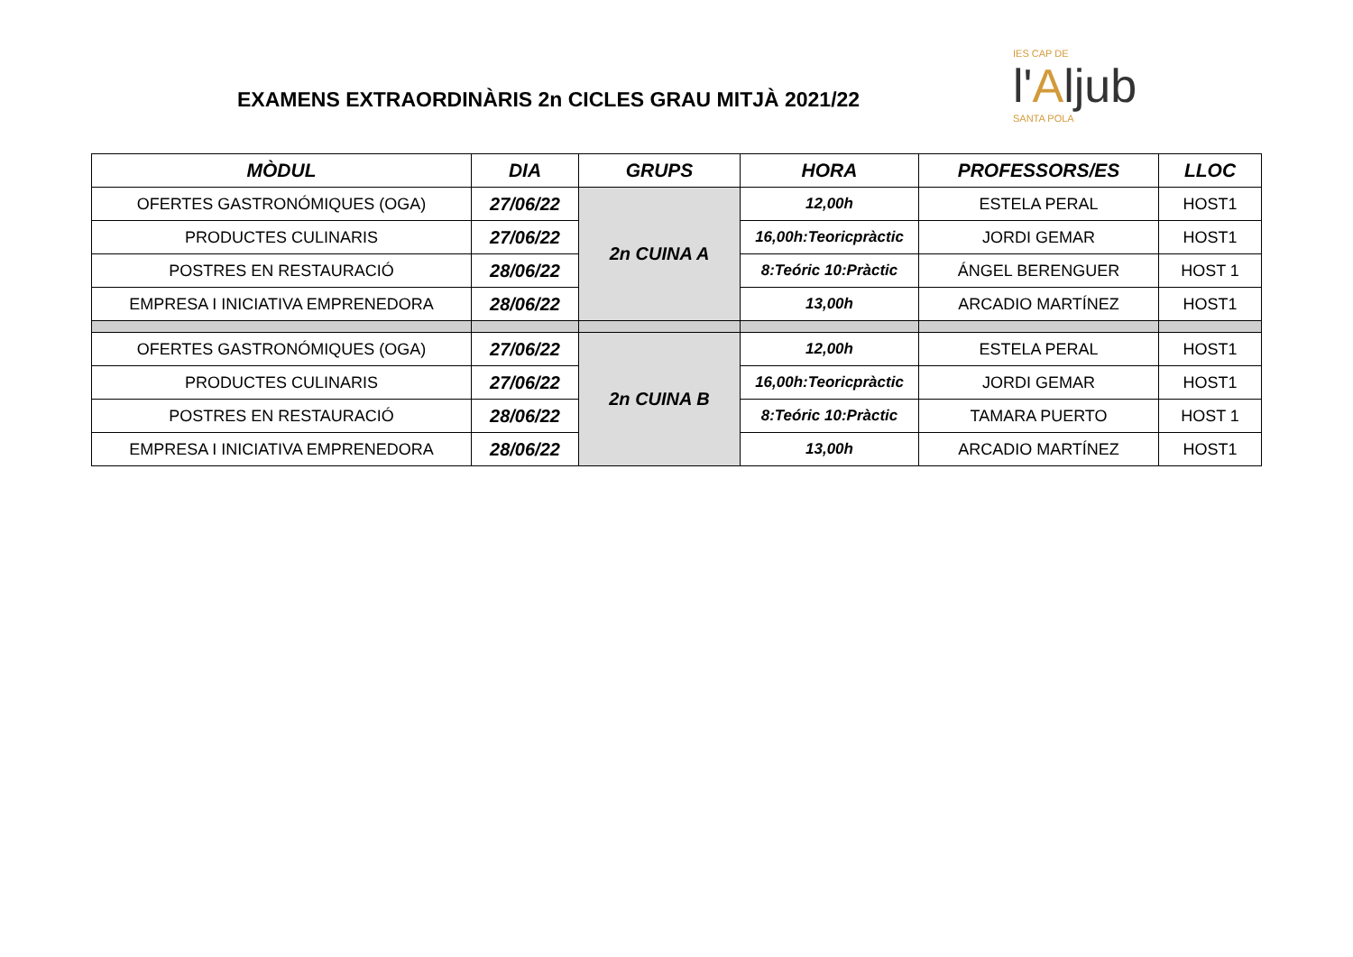EXAMENS EXTRAORDINÀRIS 2n CICLES GRAU MITJÀ 2021/22
IES CAP DE
l'Aljub
SANTA POLA
| MÒDUL | DIA | GRUPS | HORA | PROFESSORS/ES | LLOC |
| --- | --- | --- | --- | --- | --- |
| OFERTES GASTRONÓMIQUES (OGA) | 27/06/22 | 2n CUINA A | 12,00h | ESTELA PERAL | HOST1 |
| PRODUCTES CULINARIS | 27/06/22 | | 16,00h:Teoricpràctic | JORDI GEMAR | HOST1 |
| POSTRES EN RESTAURACIÓ | 28/06/22 | | 8:Teóric 10:Pràctic | ÁNGEL BERENGUER | HOST 1 |
| EMPRESA I INICIATIVA EMPRENEDORA | 28/06/22 | | 13,00h | ARCADIO MARTÍNEZ | HOST1 |
| OFERTES GASTRONÓMIQUES (OGA) | 27/06/22 | 2n CUINA B | 12,00h | ESTELA PERAL | HOST1 |
| PRODUCTES CULINARIS | 27/06/22 | | 16,00h:Teoricpràctic | JORDI GEMAR | HOST1 |
| POSTRES EN RESTAURACIÓ | 28/06/22 | | 8:Teóric 10:Pràctic | TAMARA PUERTO | HOST 1 |
| EMPRESA I INICIATIVA EMPRENEDORA | 28/06/22 | | 13,00h | ARCADIO MARTÍNEZ | HOST1 |